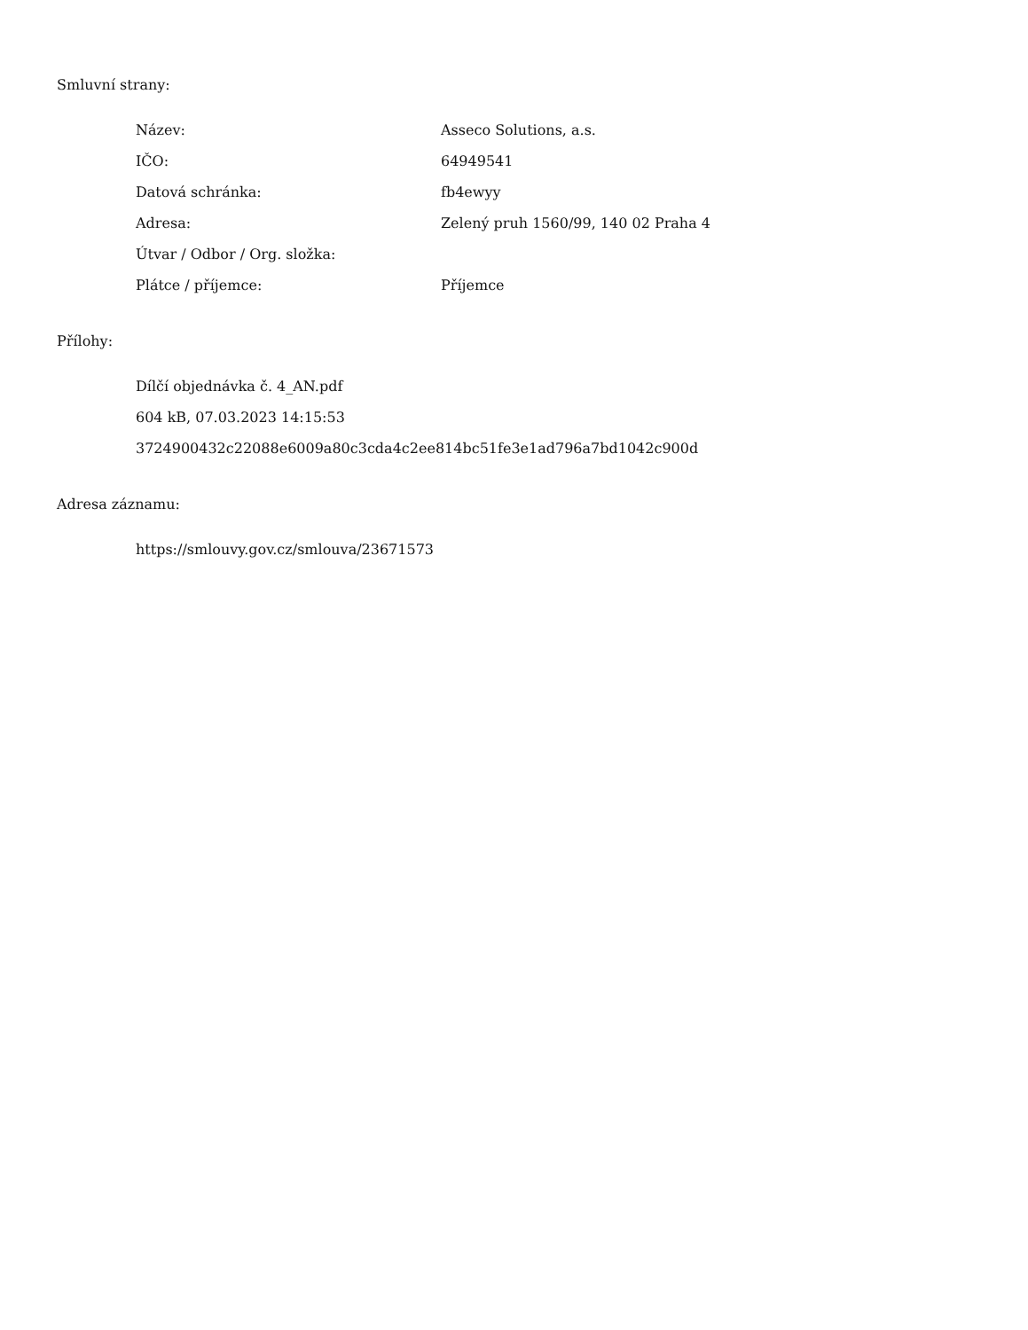Smluvní strany:
| Název: | Asseco Solutions, a.s. |
| IČO: | 64949541 |
| Datová schránka: | fb4ewyy |
| Adresa: | Zelený pruh 1560/99, 140 02 Praha 4 |
| Útvar / Odbor / Org. složka: | |
| Plátce / příjemce: | Příjemce |
Přílohy:
Dílčí objednávka č. 4_AN.pdf
604 kB, 07.03.2023 14:15:53
3724900432c22088e6009a80c3cda4c2ee814bc51fe3e1ad796a7bd1042c900d
Adresa záznamu:
https://smlouvy.gov.cz/smlouva/23671573